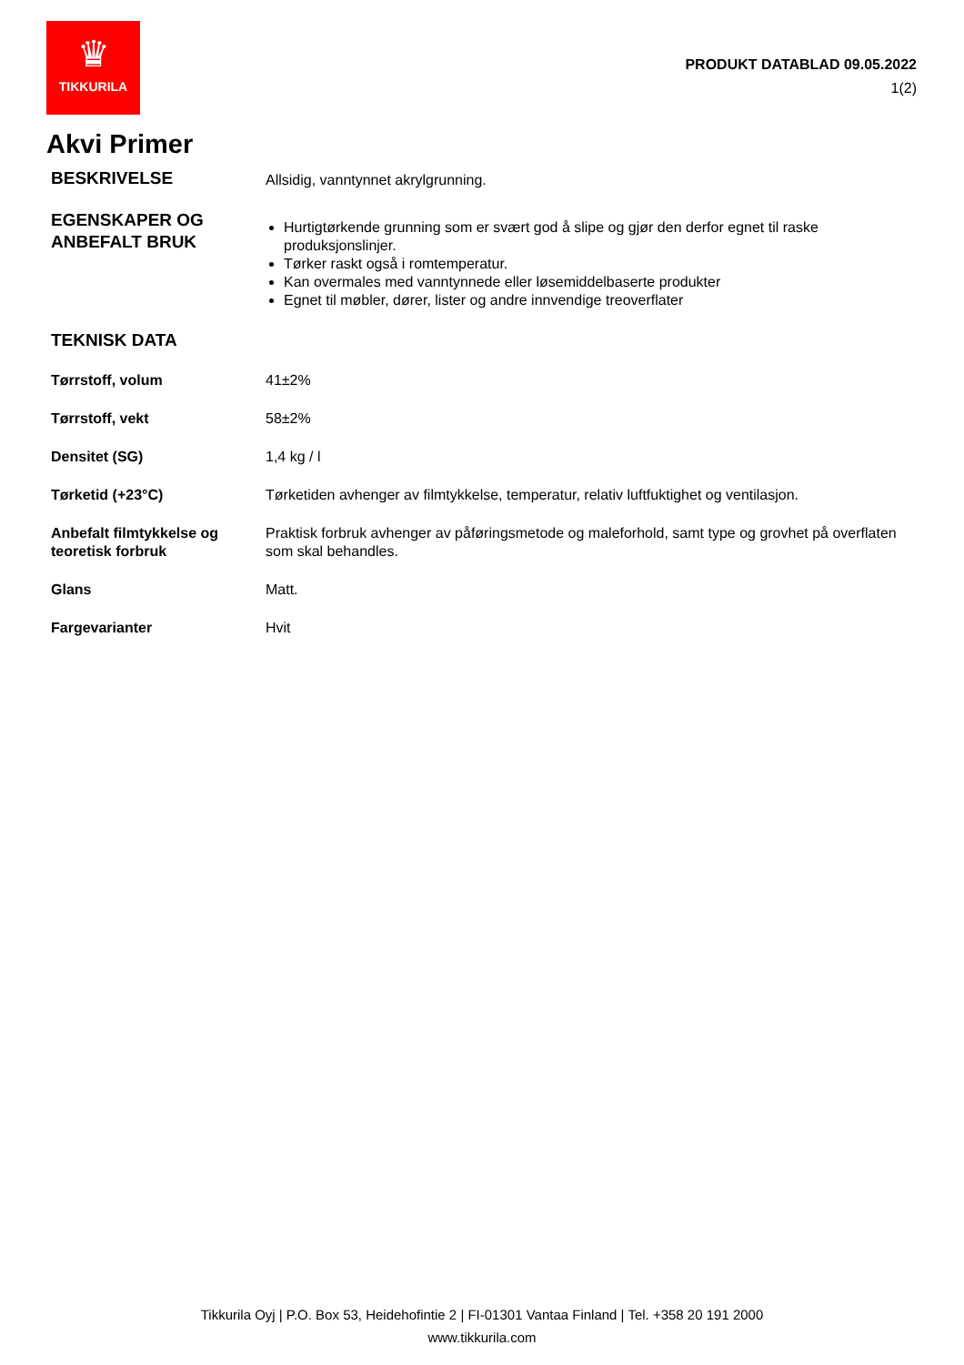♛
TIKKURILA
PRODUKT DATABLAD 09.05.2022
1(2)
Akvi Primer
| BESKRIVELSE | Allsidig, vanntynnet akrylgrunning. |
| EGENSKAPER OG ANBEFALT BRUK | Hurtigtørkende grunning som er svært god å slipe og gjør den derfor egnet til raske produksjonslinjer. Tørker raskt også i romtemperatur. Kan overmales med vanntynnede eller løsemiddelbaserte produkter Egnet til møbler, dører, lister og andre innvendige treoverflater |
| TEKNISK DATA | |
| Tørrstoff, volum | 41±2% |
| Tørrstoff, vekt | 58±2% |
| Densitet (SG) | 1,4 kg / l |
| Tørketid (+23°C) | Tørketiden avhenger av filmtykkelse, temperatur, relativ luftfuktighet og ventilasjon. |
| Anbefalt filmtykkelse og teoretisk forbruk | Praktisk forbruk avhenger av påføringsmetode og maleforhold, samt type og grovhet på overflaten som skal behandles. |
| Glans | Matt. |
| Fargevarianter | Hvit |
Tikkurila Oyj | P.O. Box 53, Heidehofintie 2 | FI-01301 Vantaa Finland | Tel. +358 20 191 2000
www.tikkurila.com